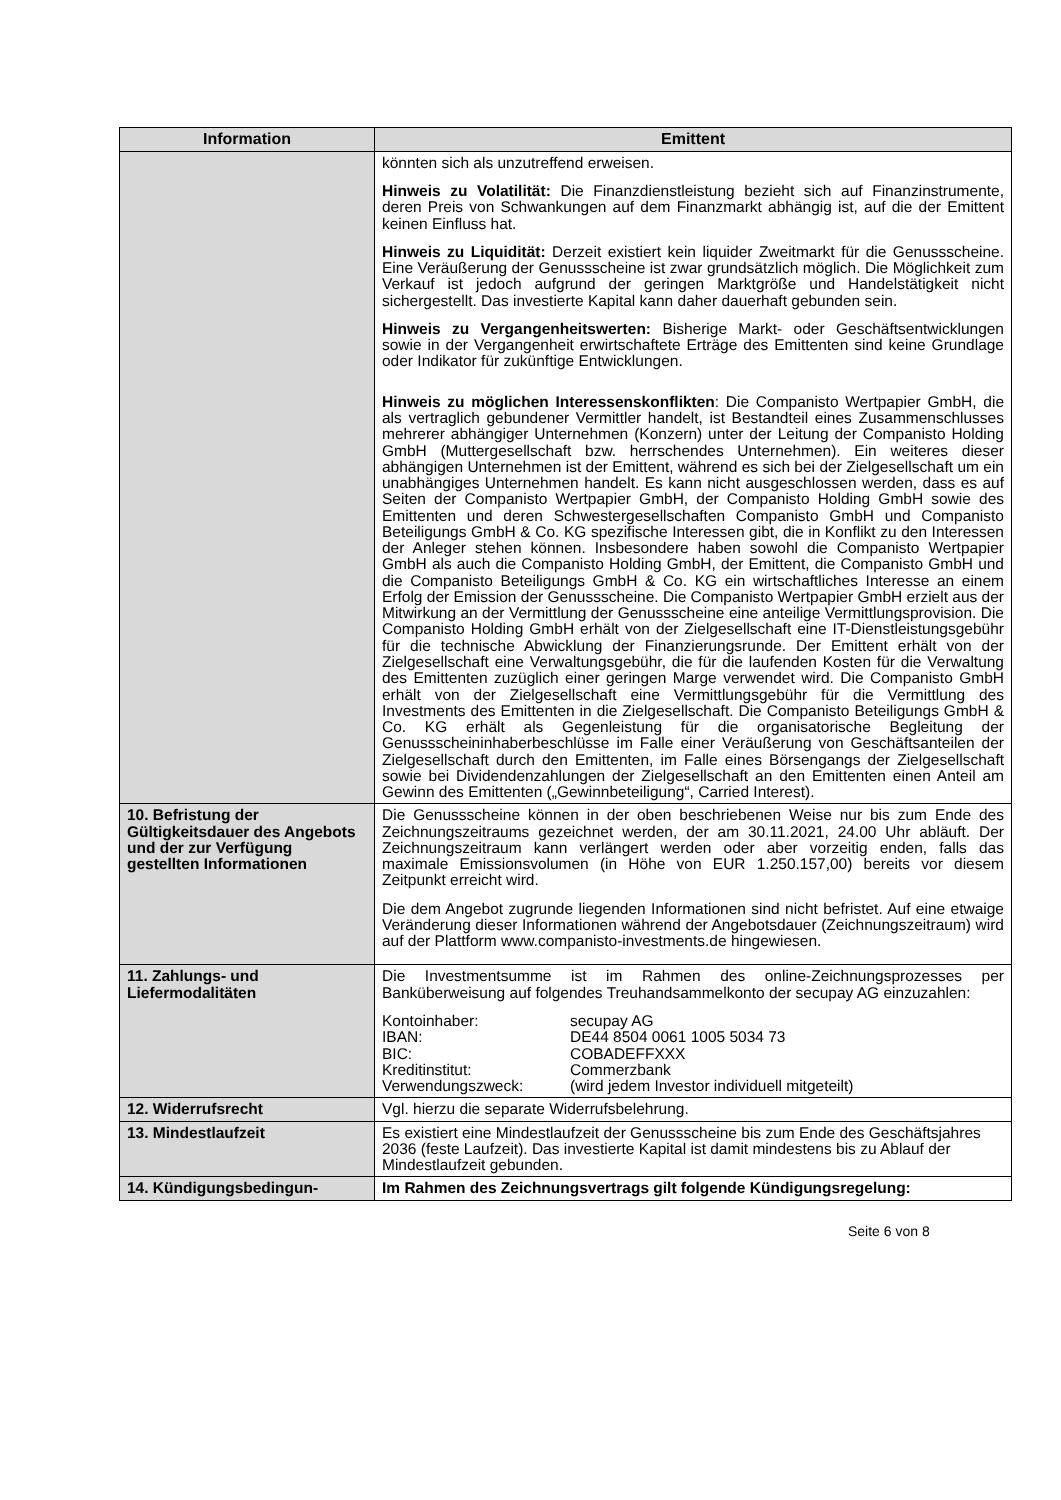| Information | Emittent |
| --- | --- |
| | könnten sich als unzutreffend erweisen. Hinweis zu Volatilität: Die Finanzdienstleistung bezieht sich auf Finanzinstrumente, deren Preis von Schwankungen auf dem Finanzmarkt abhängig ist, auf die der Emittent keinen Einfluss hat. Hinweis zu Liquidität: Derzeit existiert kein liquider Zweitmarkt für die Genussscheine. Eine Veräußerung der Genussscheine ist zwar grundsätzlich möglich. Die Möglichkeit zum Verkauf ist jedoch aufgrund der geringen Marktgröße und Handelstätigkeit nicht sichergestellt. Das investierte Kapital kann daher dauerhaft gebunden sein. Hinweis zu Vergangenheitswerten: Bisherige Markt- oder Geschäftsentwicklungen sowie in der Vergangenheit erwirtschaftete Erträge des Emittenten sind keine Grundlage oder Indikator für zukünftige Entwicklungen. Hinweis zu möglichen Interessenskonflikten : Die Companisto Wertpapier GmbH, die als vertraglich gebundener Vermittler handelt, ist Bestandteil eines Zusammenschlusses mehrerer abhängiger Unternehmen (Konzern) unter der Leitung der Companisto Holding GmbH (Muttergesellschaft bzw. herrschendes Unternehmen). Ein weiteres dieser abhängigen Unternehmen ist der Emittent, während es sich bei der Zielgesellschaft um ein unabhängiges Unternehmen handelt. Es kann nicht ausgeschlossen werden, dass es auf Seiten der Companisto Wertpapier GmbH, der Companisto Holding GmbH sowie des Emittenten und deren Schwestergesellschaften Companisto GmbH und Companisto Beteiligungs GmbH & Co. KG spezifische Interessen gibt, die in Konflikt zu den Interessen der Anleger stehen können. Insbesondere haben sowohl die Companisto Wertpapier GmbH als auch die Companisto Holding GmbH, der Emittent, die Companisto GmbH und die Companisto Beteiligungs GmbH & Co. KG ein wirtschaftliches Interesse an einem Erfolg der Emission der Genussscheine. Die Companisto Wertpapier GmbH erzielt aus der Mitwirkung an der Vermittlung der Genussscheine eine anteilige Vermittlungsprovision. Die Companisto Holding GmbH erhält von der Zielgesellschaft eine IT-Dienstleistungsgebühr für die technische Abwicklung der Finanzierungsrunde. Der Emittent erhält von der Zielgesellschaft eine Verwaltungsgebühr, die für die laufenden Kosten für die Verwaltung des Emittenten zuzüglich einer geringen Marge verwendet wird. Die Companisto GmbH erhält von der Zielgesellschaft eine Vermittlungsgebühr für die Vermittlung des Investments des Emittenten in die Zielgesellschaft. Die Companisto Beteiligungs GmbH & Co. KG erhält als Gegenleistung für die organisatorische Begleitung der Genussscheininhaberbeschlüsse im Falle einer Veräußerung von Geschäftsanteilen der Zielgesellschaft durch den Emittenten, im Falle eines Börsengangs der Zielgesellschaft sowie bei Dividendenzahlungen der Zielgesellschaft an den Emittenten einen Anteil am Gewinn des Emittenten („Gewinnbeteiligung“, Carried Interest). |
| 10. Befristung der Gültigkeitsdauer des Angebots und der zur Verfügung gestellten Informationen | Die Genussscheine können in der oben beschriebenen Weise nur bis zum Ende des Zeichnungszeitraums gezeichnet werden, der am 30.11.2021, 24.00 Uhr abläuft. Der Zeichnungszeitraum kann verlängert werden oder aber vorzeitig enden, falls das maximale Emissionsvolumen (in Höhe von EUR 1.250.157,00) bereits vor diesem Zeitpunkt erreicht wird. Die dem Angebot zugrunde liegenden Informationen sind nicht befristet. Auf eine etwaige Veränderung dieser Informationen während der Angebotsdauer (Zeichnungszeitraum) wird auf der Plattform www.companisto-investments.de hingewiesen. |
| 11. Zahlungs- und Liefermodalitäten | Die Investmentsumme ist im Rahmen des online-Zeichnungsprozesses per Banküberweisung auf folgendes Treuhandsammelkonto der secupay AG einzuzahlen: / Kontoinhaber: / secupay AG / / IBAN: / DE44 8504 0061 1005 5034 73 / / BIC: / COBADEFFXXX / / Kreditinstitut: / Commerzbank / / Verwendungszweck: / (wird jedem Investor individuell mitgeteilt) / |
| 12. Widerrufsrecht | Vgl. hierzu die separate Widerrufsbelehrung. |
| 13. Mindestlaufzeit | Es existiert eine Mindestlaufzeit der Genussscheine bis zum Ende des Geschäftsjahres 2036 (feste Laufzeit). Das investierte Kapital ist damit mindestens bis zu Ablauf der Mindestlaufzeit gebunden. |
| 14. Kündigungsbedingun- | Im Rahmen des Zeichnungsvertrags gilt folgende Kündigungsregelung: |
Seite 6 von 8